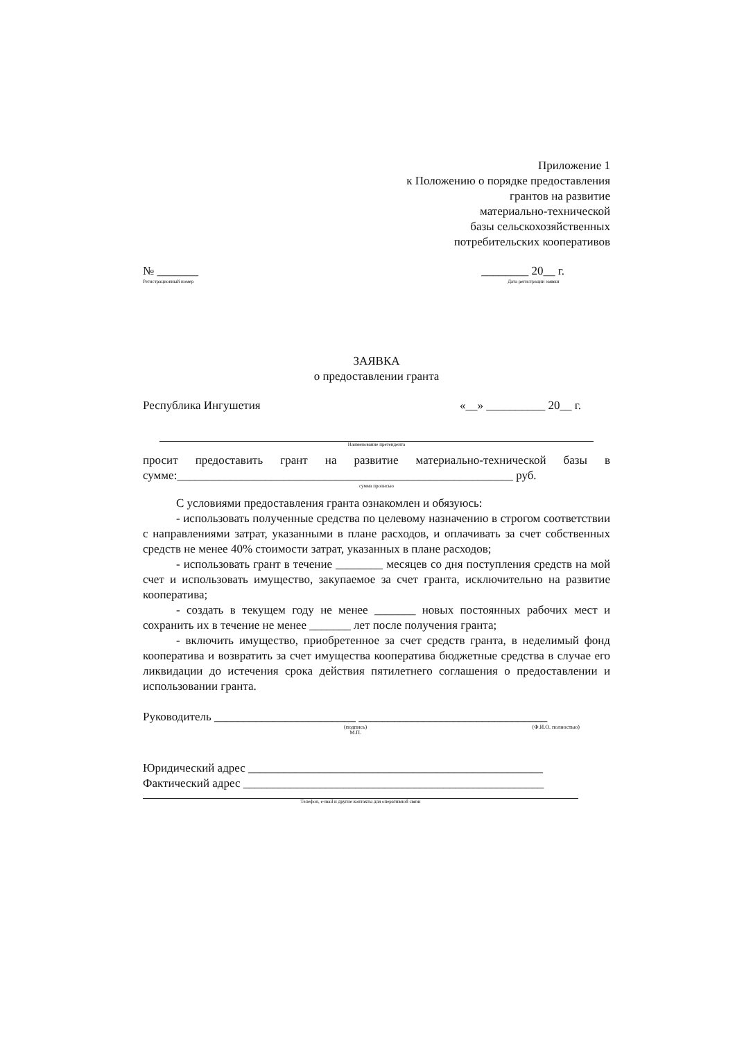Приложение 1
к Положению о порядке предоставления
грантов на развитие
материально-технической
базы сельскохозяйственных
потребительских кооперативов
№ _______
Регистрационный номер
________ 20__ г.
Дата регистрации заявки
ЗАЯВКА
о предоставлении гранта
Республика Ингушетия «__» __________ 20__ г.
Наименование претендента
просит предоставить грант на развитие материально-технической базы в сумме:_________________________________________________________ руб.
сумма прописью
С условиями предоставления гранта ознакомлен и обязуюсь:
- использовать полученные средства по целевому назначению в строгом соответствии с направлениями затрат, указанными в плане расходов, и оплачивать за счет собственных средств не менее 40% стоимости затрат, указанных в плане расходов;
- использовать грант в течение ________ месяцев со дня поступления средств на мой счет и использовать имущество, закупаемое за счет гранта, исключительно на развитие кооператива;
- создать в текущем году не менее _______ новых постоянных рабочих мест и сохранить их в течение не менее _______ лет после получения гранта;
- включить имущество, приобретенное за счет средств гранта, в неделимый фонд кооператива и возвратить за счет имущества кооператива бюджетные средства в случае его ликвидации до истечения срока действия пятилетнего соглашения о предоставлении и использовании гранта.
Руководитель ________________________ ________________________________
(подпись)
М.П. (Ф.И.О. полностью)
Юридический адрес __________________________________________________
Фактический адрес ___________________________________________________
Телефон, e-mail и другие контакты для оперативной связи